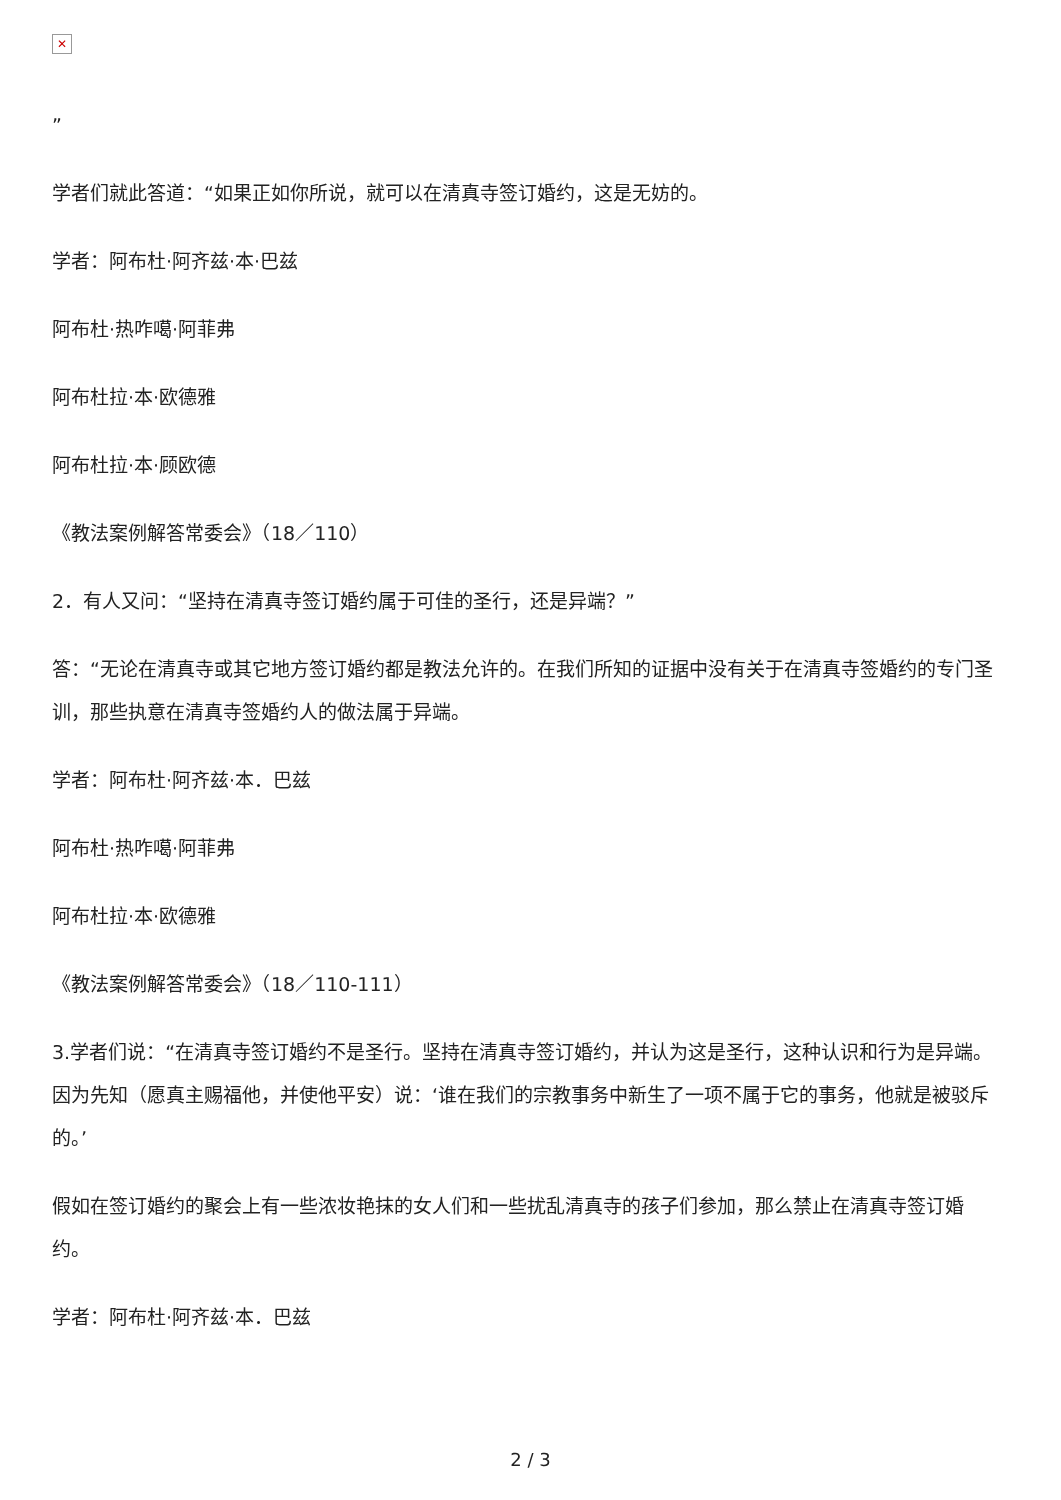✕
”
学者们就此答道：“如果正如你所说，就可以在清真寺签订婚约，这是无妨的。
学者：阿布杜·阿齐兹·本·巴兹
阿布杜·热咋噶·阿菲弗
阿布杜拉·本·欧德雅
阿布杜拉·本·顾欧德
《教法案例解答常委会》（18／110）
2．有人又问：“坚持在清真寺签订婚约属于可佳的圣行，还是异端？”
答：“无论在清真寺或其它地方签订婚约都是教法允许的。在我们所知的证据中没有关于在清真寺签婚约的专门圣训，那些执意在清真寺签婚约人的做法属于异端。
学者：阿布杜·阿齐兹·本．巴兹
阿布杜·热咋噶·阿菲弗
阿布杜拉·本·欧德雅
《教法案例解答常委会》（18／110-111）
3.学者们说：“在清真寺签订婚约不是圣行。坚持在清真寺签订婚约，并认为这是圣行，这种认识和行为是异端。因为先知（愿真主赐福他，并使他平安）说：‘谁在我们的宗教事务中新生了一项不属于它的事务，他就是被驳斥的。’
假如在签订婚约的聚会上有一些浓妆艳抹的女人们和一些扰乱清真寺的孩子们参加，那么禁止在清真寺签订婚约。
学者：阿布杜·阿齐兹·本．巴兹
2 / 3